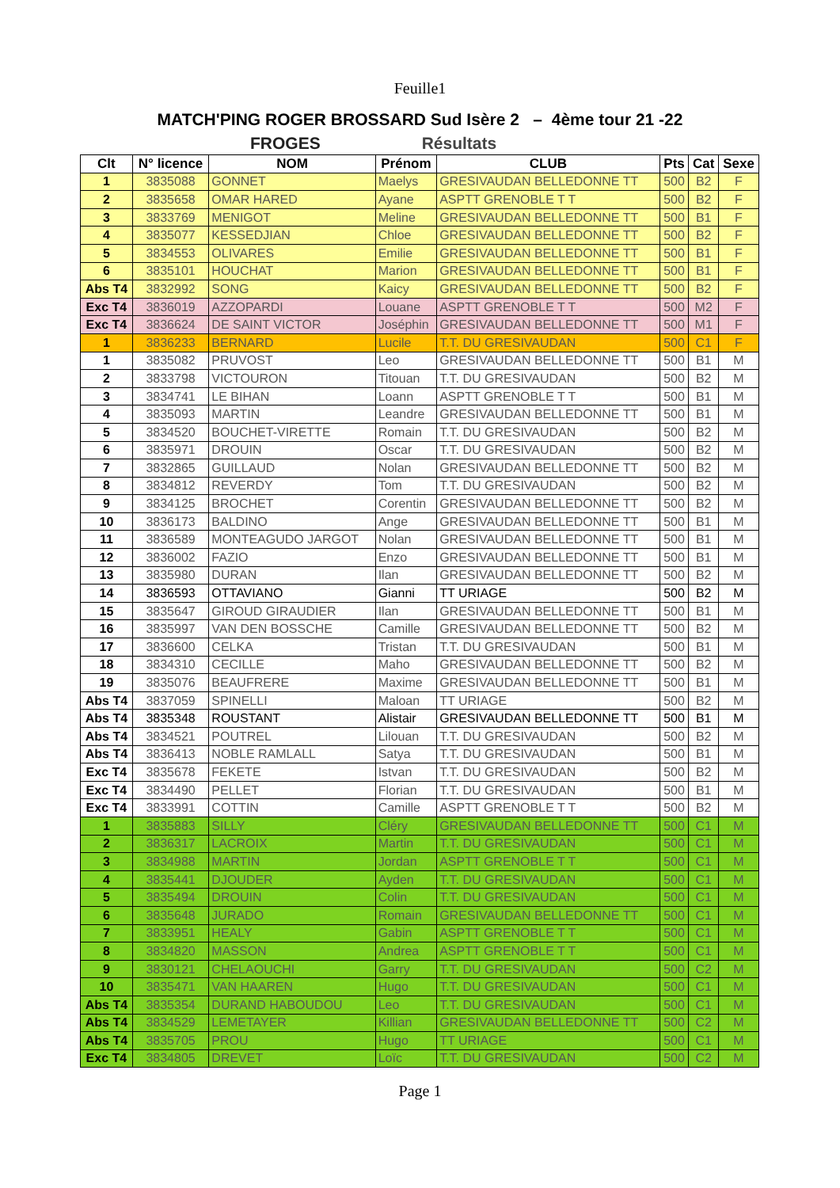Feuille1
MATCH'PING ROGER BROSSARD Sud Isère 2 – 4ème tour 21 -22
FROGES Résultats
| Clt | N° licence | NOM | Prénom | CLUB | Pts | Cat | Sexe |
| --- | --- | --- | --- | --- | --- | --- | --- |
| 1 | 3835088 | GONNET | Maelys | GRESIVAUDAN BELLEDONNE TT | 500 | B2 | F |
| 2 | 3835658 | OMAR HARED | Ayane | ASPTT GRENOBLE T T | 500 | B2 | F |
| 3 | 3833769 | MENIGOT | Meline | GRESIVAUDAN BELLEDONNE TT | 500 | B1 | F |
| 4 | 3835077 | KESSEDJIAN | Chloe | GRESIVAUDAN BELLEDONNE TT | 500 | B2 | F |
| 5 | 3834553 | OLIVARES | Emilie | GRESIVAUDAN BELLEDONNE TT | 500 | B1 | F |
| 6 | 3835101 | HOUCHAT | Marion | GRESIVAUDAN BELLEDONNE TT | 500 | B1 | F |
| Abs T4 | 3832992 | SONG | Kaicy | GRESIVAUDAN BELLEDONNE TT | 500 | B2 | F |
| Exc T4 | 3836019 | AZZOPARDI | Louane | ASPTT GRENOBLE T T | 500 | M2 | F |
| Exc T4 | 3836624 | DE SAINT VICTOR | Joséphin | GRESIVAUDAN BELLEDONNE TT | 500 | M1 | F |
| 1 | 3836233 | BERNARD | Lucile | T.T. DU GRESIVAUDAN | 500 | C1 | F |
| 1 | 3835082 | PRUVOST | Leo | GRESIVAUDAN BELLEDONNE TT | 500 | B1 | M |
| 2 | 3833798 | VICTOURON | Titouan | T.T. DU GRESIVAUDAN | 500 | B2 | M |
| 3 | 3834741 | LE BIHAN | Loann | ASPTT GRENOBLE T T | 500 | B1 | M |
| 4 | 3835093 | MARTIN | Leandre | GRESIVAUDAN BELLEDONNE TT | 500 | B1 | M |
| 5 | 3834520 | BOUCHET-VIRETTE | Romain | T.T. DU GRESIVAUDAN | 500 | B2 | M |
| 6 | 3835971 | DROUIN | Oscar | T.T. DU GRESIVAUDAN | 500 | B2 | M |
| 7 | 3832865 | GUILLAUD | Nolan | GRESIVAUDAN BELLEDONNE TT | 500 | B2 | M |
| 8 | 3834812 | REVERDY | Tom | T.T. DU GRESIVAUDAN | 500 | B2 | M |
| 9 | 3834125 | BROCHET | Corentin | GRESIVAUDAN BELLEDONNE TT | 500 | B2 | M |
| 10 | 3836173 | BALDINO | Ange | GRESIVAUDAN BELLEDONNE TT | 500 | B1 | M |
| 11 | 3836589 | MONTEAGUDO JARGOT | Nolan | GRESIVAUDAN BELLEDONNE TT | 500 | B1 | M |
| 12 | 3836002 | FAZIO | Enzo | GRESIVAUDAN BELLEDONNE TT | 500 | B1 | M |
| 13 | 3835980 | DURAN | Ilan | GRESIVAUDAN BELLEDONNE TT | 500 | B2 | M |
| 14 | 3836593 | OTTAVIANO | Gianni | TT URIAGE | 500 | B2 | M |
| 15 | 3835647 | GIROUD GIRAUDIER | Ilan | GRESIVAUDAN BELLEDONNE TT | 500 | B1 | M |
| 16 | 3835997 | VAN DEN BOSSCHE | Camille | GRESIVAUDAN BELLEDONNE TT | 500 | B2 | M |
| 17 | 3836600 | CELKA | Tristan | T.T. DU GRESIVAUDAN | 500 | B1 | M |
| 18 | 3834310 | CECILLE | Maho | GRESIVAUDAN BELLEDONNE TT | 500 | B2 | M |
| 19 | 3835076 | BEAUFRERE | Maxime | GRESIVAUDAN BELLEDONNE TT | 500 | B1 | M |
| Abs T4 | 3837059 | SPINELLI | Maloan | TT URIAGE | 500 | B2 | M |
| Abs T4 | 3835348 | ROUSTANT | Alistair | GRESIVAUDAN BELLEDONNE TT | 500 | B1 | M |
| Abs T4 | 3834521 | POUTREL | Lilouan | T.T. DU GRESIVAUDAN | 500 | B2 | M |
| Abs T4 | 3836413 | NOBLE RAMLALL | Satya | T.T. DU GRESIVAUDAN | 500 | B1 | M |
| Exc T4 | 3835678 | FEKETE | Istvan | T.T. DU GRESIVAUDAN | 500 | B2 | M |
| Exc T4 | 3834490 | PELLET | Florian | T.T. DU GRESIVAUDAN | 500 | B1 | M |
| Exc T4 | 3833991 | COTTIN | Camille | ASPTT GRENOBLE T T | 500 | B2 | M |
| 1 | 3835883 | SILLY | Cléry | GRESIVAUDAN BELLEDONNE TT | 500 | C1 | M |
| 2 | 3836317 | LACROIX | Martin | T.T. DU GRESIVAUDAN | 500 | C1 | M |
| 3 | 3834988 | MARTIN | Jordan | ASPTT GRENOBLE T T | 500 | C1 | M |
| 4 | 3835441 | DJOUDER | Ayden | T.T. DU GRESIVAUDAN | 500 | C1 | M |
| 5 | 3835494 | DROUIN | Colin | T.T. DU GRESIVAUDAN | 500 | C1 | M |
| 6 | 3835648 | JURADO | Romain | GRESIVAUDAN BELLEDONNE TT | 500 | C1 | M |
| 7 | 3833951 | HEALY | Gabin | ASPTT GRENOBLE T T | 500 | C1 | M |
| 8 | 3834820 | MASSON | Andrea | ASPTT GRENOBLE T T | 500 | C1 | M |
| 9 | 3830121 | CHELAOUCHI | Garry | T.T. DU GRESIVAUDAN | 500 | C2 | M |
| 10 | 3835471 | VAN HAAREN | Hugo | T.T. DU GRESIVAUDAN | 500 | C1 | M |
| Abs T4 | 3835354 | DURAND HABOUDOU | Leo | T.T. DU GRESIVAUDAN | 500 | C1 | M |
| Abs T4 | 3834529 | LEMETAYER | Killian | GRESIVAUDAN BELLEDONNE TT | 500 | C2 | M |
| Abs T4 | 3835705 | PROU | Hugo | TT URIAGE | 500 | C1 | M |
| Exc T4 | 3834805 | DREVET | Loïc | T.T. DU GRESIVAUDAN | 500 | C2 | M |
Page 1